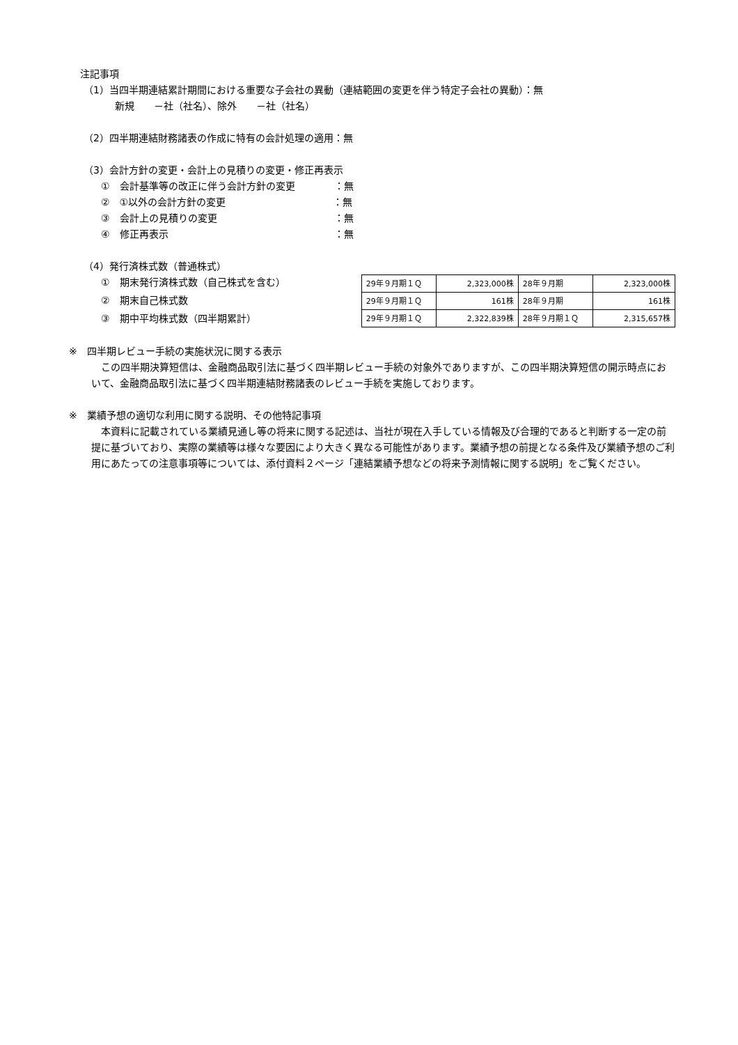注記事項
（1）当四半期連結累計期間における重要な子会社の異動（連結範囲の変更を伴う特定子会社の異動）：無
新規　　－社（社名）、除外　　－社（社名）
（2）四半期連結財務諸表の作成に特有の会計処理の適用：無
（3）会計方針の変更・会計上の見積りの変更・修正再表示
①　会計基準等の改正に伴う会計方針の変更　　　　：無
②　①以外の会計方針の変更　　　　　　　　　　　：無
③　会計上の見積りの変更　　　　　　　　　　　　：無
④　修正再表示　　　　　　　　　　　　　　　　　：無
（4）発行済株式数（普通株式）
①　期末発行済株式数（自己株式を含む）
②　期末自己株式数
③　期中平均株式数（四半期累計）
| 29年９月期１Ｑ | 2,323,000株 | 28年９月期 | 2,323,000株 |
| 29年９月期１Ｑ | 161株 | 28年９月期 | 161株 |
| 29年９月期１Ｑ | 2,322,839株 | 28年９月期１Ｑ | 2,315,657株 |
※　四半期レビュー手続の実施状況に関する表示
　この四半期決算短信は、金融商品取引法に基づく四半期レビュー手続の対象外でありますが、この四半期決算短信の開示時点において、金融商品取引法に基づく四半期連結財務諸表のレビュー手続を実施しております。
※　業績予想の適切な利用に関する説明、その他特記事項
　本資料に記載されている業績見通し等の将来に関する記述は、当社が現在入手している情報及び合理的であると判断する一定の前提に基づいており、実際の業績等は様々な要因により大きく異なる可能性があります。業績予想の前提となる条件及び業績予想のご利用にあたっての注意事項等については、添付資料２ページ「連結業績予想などの将来予測情報に関する説明」をご覧ください。